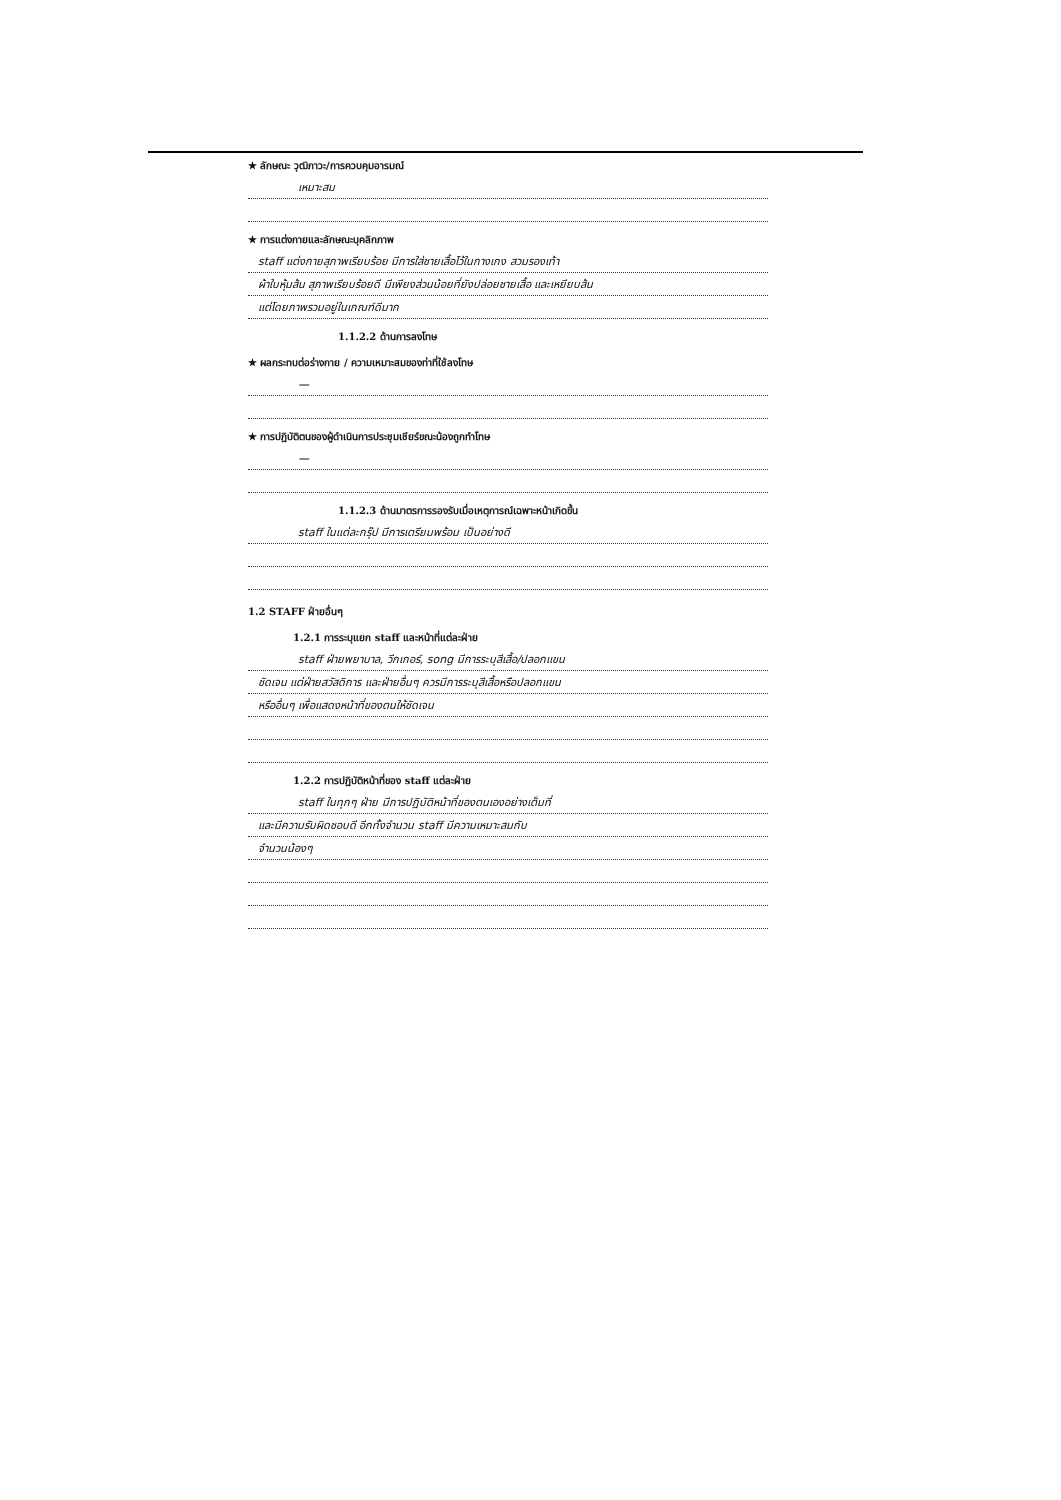★ ลักษณะ วุฒิภาวะ/การควบคุมอารมณ์
เหมาะสม
★ การแต่งกายและลักษณะบุคลิกภาพ
staff แต่งกายสุภาพเรียบร้อย มีการใส่ชายเสื้อไว้ในกางเกง สวมรองเท้า
ผ้าใบหุ้มส้น สุภาพเรียบร้อยดี มีเพียงส่วนน้อยที่ยังปล่อยชายเสื้อ และเหยียบส้น
แต่โดยภาพรวมอยู่ในเกณฑ์ดีมาก
1.1.2.2 ด้านการลงโทษ
★ ผลกระทบต่อร่างกาย / ความเหมาะสมของท่าที่ใช้ลงโทษ
—
★ การปฏิบัติตนของผู้ดำเนินการประชุมเชียร์ขณะน้องถูกทำโทษ
—
1.1.2.3 ด้านมาตรการรองรับเมื่อเหตุการณ์เฉพาะหน้าเกิดขึ้น
staff ในแต่ละกรุ๊ป มีการเตรียมพร้อม เป็นอย่างดี
1.2 STAFF ฝ่ายอื่นๆ
1.2.1 การระบุแยก staff และหน้าที่แต่ละฝ่าย
staff ฝ่ายพยาบาล, วีกเกอร์, song มีการระบุสีเสื้อ/ปลอกแขน
ชัดเจน แต่ฝ่ายสวัสดิการ และฝ่ายอื่นๆ ควรมีการระบุสีเสื้อหรือปลอกแขน
หรืออื่นๆ เพื่อแสดงหน้าที่ของตนให้ชัดเจน
1.2.2 การปฏิบัติหน้าที่ของ staff แต่ละฝ่าย
staff ในทุกๆ ฝ่าย มีการปฏิบัติหน้าที่ของตนเองอย่างเต็มที่
และมีความรับผิดชอบดี อีกทั้งจำนวน staff มีความเหมาะสมกับ
จำนวนน้องๆ